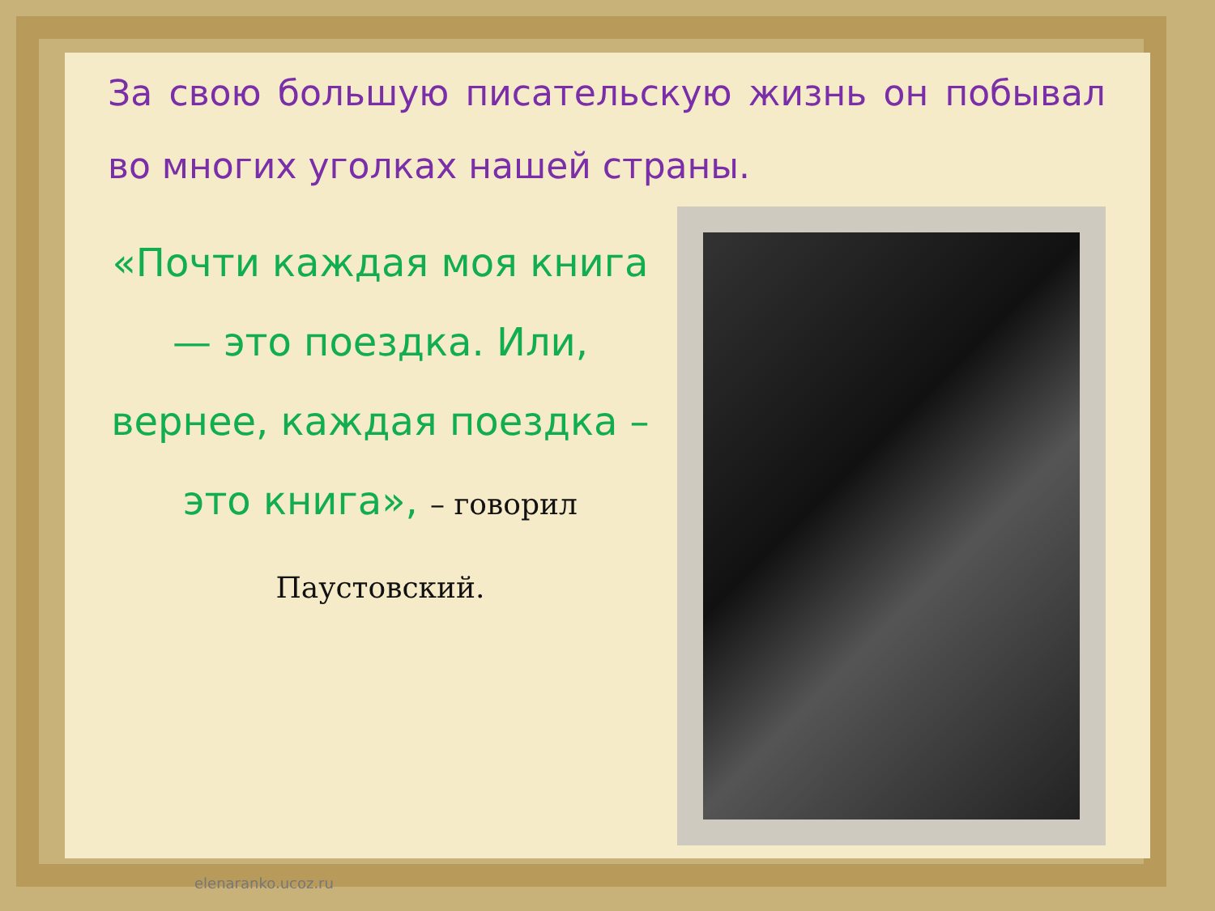За свою большую писательскую жизнь он побывал во многих уголках нашей страны.
«Почти каждая моя книга — это поездка. Или, вернее, каждая поездка – это книга», – говорил Паустовский.
elenaranko.ucoz.ru